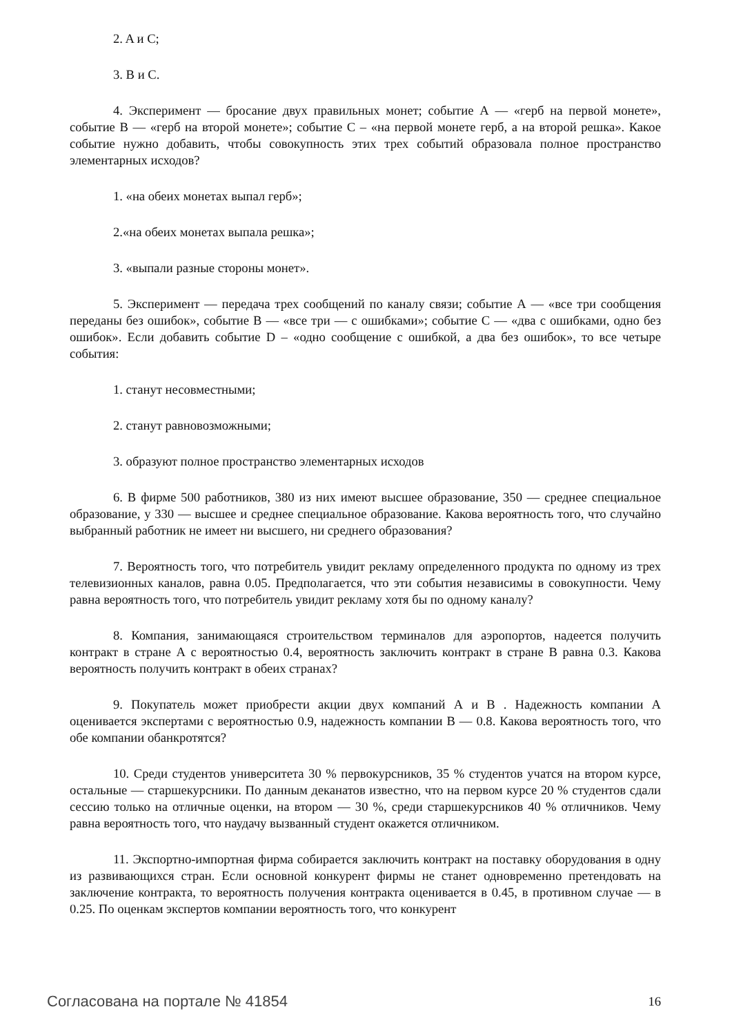2. A и C;
3. B и C.
4. Эксперимент — бросание двух правильных монет; событие А — «герб на первой монете», событие В — «герб на второй монете»; событие С – «на первой монете герб, а на второй решка». Какое событие нужно добавить, чтобы совокупность этих трех событий образовала полное пространство элементарных исходов?
1. «на обеих монетах выпал герб»;
2.«на обеих монетах выпала решка»;
3. «выпали разные стороны монет».
5. Эксперимент — передача трех сообщений по каналу связи; событие А — «все три сообщения переданы без ошибок», событие В — «все три — с ошибками»; событие С — «два с ошибками, одно без ошибок». Если добавить событие D – «одно сообщение с ошибкой, а два без ошибок», то все четыре события:
1. станут несовместными;
2. станут равновозможными;
3. образуют полное пространство элементарных исходов
6. В фирме 500 работников, 380 из них имеют высшее образование, 350 — среднее специальное образование, у 330 — высшее и среднее специальное образование. Какова вероятность того, что случайно выбранный работник не имеет ни высшего, ни среднего образования?
7. Вероятность того, что потребитель увидит рекламу определенного продукта по одному из трех телевизионных каналов, равна 0.05. Предполагается, что эти события независимы в совокупности. Чему равна вероятность того, что потребитель увидит рекламу хотя бы по одному каналу?
8. Компания, занимающаяся строительством терминалов для аэропортов, надеется получить контракт в стране А с вероятностью 0.4, вероятность заключить контракт в стране В равна 0.3. Какова вероятность получить контракт в обеих странах?
9. Покупатель может приобрести акции двух компаний А и В . Надежность компании А оценивается экспертами с вероятностью 0.9, надежность компании В — 0.8. Какова вероятность того, что обе компании обанкротятся?
10. Среди студентов университета 30 % первокурсников, 35 % студентов учатся на втором курсе, остальные — старшекурсники. По данным деканатов известно, что на первом курсе 20 % студентов сдали сессию только на отличные оценки, на втором — 30 %, среди старшекурсников 40 % отличников. Чему равна вероятность того, что наудачу вызванный студент окажется отличником.
11. Экспортно-импортная фирма собирается заключить контракт на поставку оборудования в одну из развивающихся стран. Если основной конкурент фирмы не станет одновременно претендовать на заключение контракта, то вероятность получения контракта оценивается в 0.45, в противном случае — в 0.25. По оценкам экспертов компании вероятность того, что конкурент
Согласована на портале № 41854 16